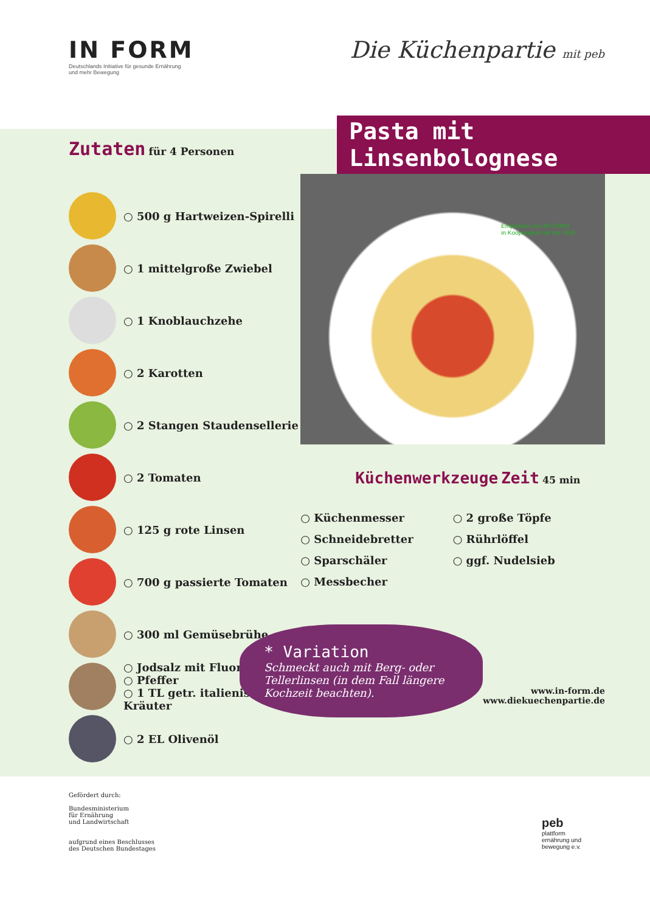IN FORM
Deutschlands Initiative für gesunde Ernährung
und mehr Bewegung
Die Küchenpartie mit peb
Zutaten für 4 Personen
○ 500 g Hartweizen-Spirelli
○ 1 mittelgroße Zwiebel
○ 1 Knoblauchzehe
○ 2 Karotten
○ 2 Stangen Staudensellerie
○ 2 Tomaten
○ 125 g rote Linsen
○ 700 g passierte Tomaten
○ 300 ml Gemüsebrühe
○ Jodsalz mit Fluorid
○ Pfeffer
○ 1 TL getr. italienische Kräuter
○ 2 EL Olivenöl
Pasta mit Linsenbolognese
Empfohlen von IN FORM
in Kooperation mit der DGE
Küchenwerkzeuge Zeit 45 min
○ Küchenmesser
○ 2 große Töpfe
○ Schneidebretter
○ Rührlöffel
○ Sparschäler
○ ggf. Nudelsieb
○ Messbecher
* Variation
Schmeckt auch mit Berg- oder Tellerlinsen (in dem Fall längere Kochzeit beachten).
www.in-form.de
www.diekuechenpartie.de
Gefördert durch:
Bundesministerium
für Ernährung
und Landwirtschaft
aufgrund eines Beschlusses
des Deutschen Bundestages
peb
plattform
ernährung und
bewegung e.v.